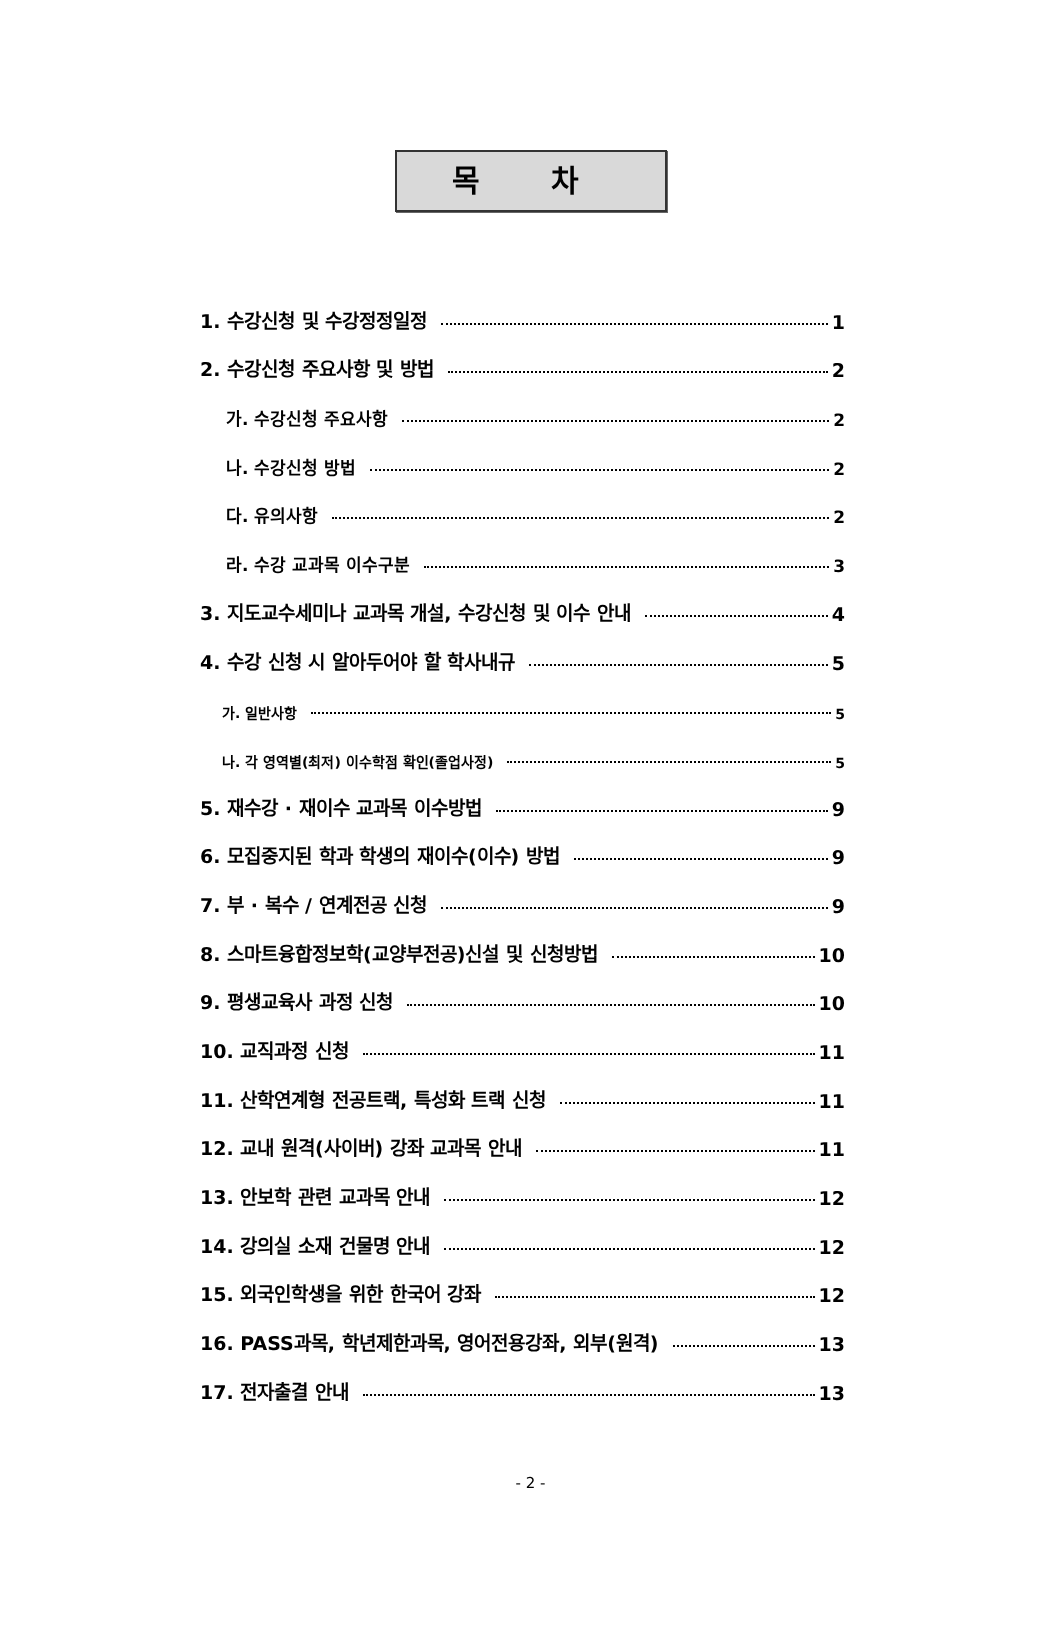목 차
1. 수강신청 및 수강정정일정 1
2. 수강신청 주요사항 및 방법 2
가. 수강신청 주요사항 2
나. 수강신청 방법 2
다. 유의사항 2
라. 수강 교과목 이수구분 3
3. 지도교수세미나 교과목 개설, 수강신청 및 이수 안내 4
4. 수강 신청 시 알아두어야 할 학사내규 5
가. 일반사항 5
나. 각 영역별(최저) 이수학점 확인(졸업사정) 5
5. 재수강 · 재이수 교과목 이수방법 9
6. 모집중지된 학과 학생의 재이수(이수) 방법 9
7. 부 · 복수 / 연계전공 신청 9
8. 스마트융합정보학(교양부전공)신설 및 신청방법 10
9. 평생교육사 과정 신청 10
10. 교직과정 신청 11
11. 산학연계형 전공트랙, 특성화 트랙 신청 11
12. 교내 원격(사이버) 강좌 교과목 안내 11
13. 안보학 관련 교과목 안내 12
14. 강의실 소재 건물명 안내 12
15. 외국인학생을 위한 한국어 강좌 12
16. PASS과목, 학년제한과목, 영어전용강좌, 외부(원격) 13
17. 전자출결 안내 13
- 2 -